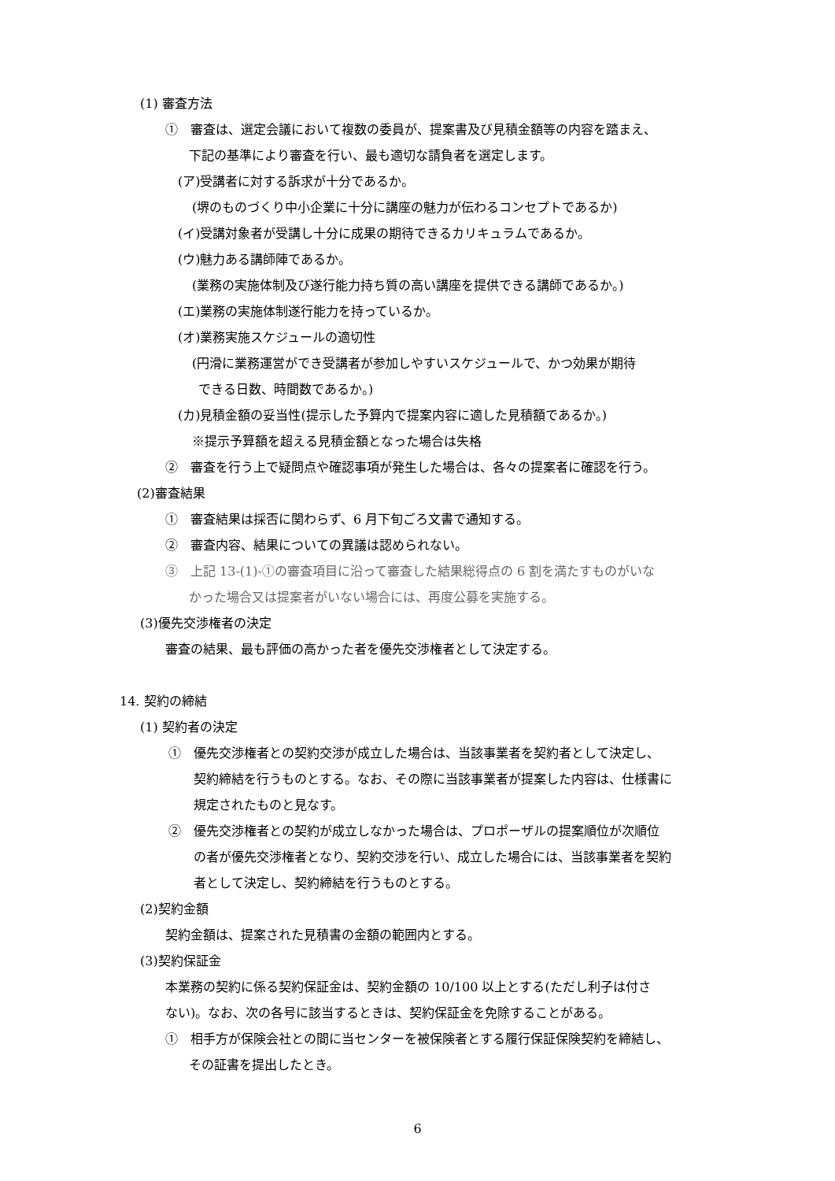(1) 審査方法
①　審査は、選定会議において複数の委員が、提案書及び見積金額等の内容を踏まえ、
下記の基準により審査を行い、最も適切な請負者を選定します。
(ア)受講者に対する訴求が十分であるか。
(堺のものづくり中小企業に十分に講座の魅力が伝わるコンセプトであるか)
(イ)受講対象者が受講し十分に成果の期待できるカリキュラムであるか。
(ウ)魅力ある講師陣であるか。
(業務の実施体制及び遂行能力持ち質の高い講座を提供できる講師であるか。)
(エ)業務の実施体制遂行能力を持っているか。
(オ)業務実施スケジュールの適切性
(円滑に業務運営ができ受講者が参加しやすいスケジュールで、かつ効果が期待
できる日数、時間数であるか。)
(カ)見積金額の妥当性(提示した予算内で提案内容に適した見積額であるか。)
※提示予算額を超える見積金額となった場合は失格
②　審査を行う上で疑問点や確認事項が発生した場合は、各々の提案者に確認を行う。
(2)審査結果
①　審査結果は採否に関わらず、6 月下旬ごろ文書で通知する。
②　審査内容、結果についての異議は認められない。
③　上記 13-(1)-①の審査項目に沿って審査した結果総得点の 6 割を満たすものがいな
かった場合又は提案者がいない場合には、再度公募を実施する。
(3)優先交渉権者の決定
審査の結果、最も評価の高かった者を優先交渉権者として決定する。
14. 契約の締結
(1) 契約者の決定
①　優先交渉権者との契約交渉が成立した場合は、当該事業者を契約者として決定し、
契約締結を行うものとする。なお、その際に当該事業者が提案した内容は、仕様書に
規定されたものと見なす。
②　優先交渉権者との契約が成立しなかった場合は、プロポーザルの提案順位が次順位
の者が優先交渉権者となり、契約交渉を行い、成立した場合には、当該事業者を契約
者として決定し、契約締結を行うものとする。
(2)契約金額
契約金額は、提案された見積書の金額の範囲内とする。
(3)契約保証金
本業務の契約に係る契約保証金は、契約金額の 10/100 以上とする(ただし利子は付さ
ない)。なお、次の各号に該当するときは、契約保証金を免除することがある。
①　相手方が保険会社との間に当センターを被保険者とする履行保証保険契約を締結し、
その証書を提出したとき。
6